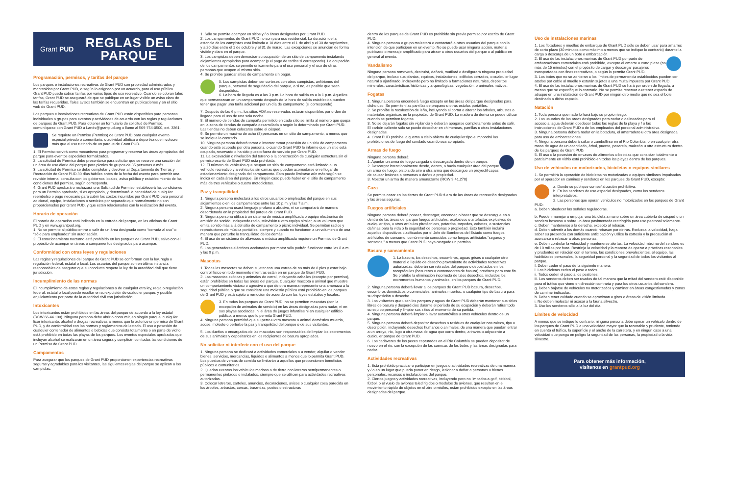Grant PUD
REGLAS DEL
PARQUE
Programación, permisos, y tarifas del parque
Los parques e instalaciones recreativas de Grant PUD son propiedad administrados y mantenidos por Grant PUD, o según lo asignado por un acuerdo, para el uso público. Grant PUD puede cobrar tarifas por varios tipos de uso recreativo. Cuando se cobran tales tarifas, Grant PUD se asegurará de que se publique en un lugar visible un aviso claro de las tarifas requeridas. Tales avisos también se encuentran en publicaciones y en el sitio web de Grant PUD.
Los parques e instalaciones recreativas de Grant PUD están disponibles para personas individuales o grupos para eventos y actividades de acuerdo con las reglas y regulaciones de parques de Grant PUD. Para obtener un formulario de solicitud de Permiso, comuníquese con Grant PUD a Lands@grantpud.org o llame al 509-754-0500, ext. 3361.
Se requiere un Permiso (Permiso) de Grant PUD para cualquier evento especial privado o comunitario, o actividad atlética o deportiva que involucre más que el uso rutinario de un parque de Grant PUD.
1. El Permiso servirá como mecanismo para programar y reservar las áreas apropiadas del parque para eventos especiales formalizados.
2. La solicitud de Permiso debe presentarse para solicitar que se reserve una sección del un área de uso diario del parque para picnics de grupos de 35 personas o más.
3. La solicitud de Permiso se debe completar y devolver al Departamento de Tierras y Recreación de Grant PUD 30 días hábiles antes de la fecha del evento para permitir una revisión interna, consulta con los gobiernos locales, aviso público y establecimiento de las condiciones del permiso, según corresponda.
4. Grant PUD aprobará o rechazará una Solicitud de Permiso, establecerá las condiciones para un Permiso aprobado, si es apropiado, y determinará la necesidad de cualquier reembolso o pago necesario para cubrir los costos incurridos por Grant PUD para personal adicional, equipo, instalaciones o servicios por separado que normalmente no son proporcionados por Grant PUD, y que estén relacionados con la realización del evento.
Horario de operación
El horario de operación está indicado en la entrada del parque, en las oficinas de Grant PUD y en www.grantpud.org.
1. No se permite al público entrar o salir de un área designada como “cerrada al uso” o “sólo para empleados” sin autorización.
2. El estacionamiento nocturno está prohibido en los parques de Grant PUD, salvo con el propósito de acampar en áreas o campamentos designados para acampar.
Conformidad con otras leyes y regulaciones
Las reglas y regulaciones del parque de Grant PUD se conforman con la ley, regla o regulación federal, estatal o local. Los usuarios del parque son en última instancia responsables de asegurar que su conducta respeta la ley de la autoridad civil que tiene jurisdicción.
Incumplimiento de las normas
El incumplimiento de estas reglas y regulaciones o de cualquier otra ley, regla o regulación federal, estatal o local puede resultar en su expulsión de cualquier parque, y posible enjuiciamiento por parte de la autoridad civil con jurisdicción.
Intoxicantes
Los intoxicantes están prohibidos en las áreas del parque de acuerdo a la ley estatal (RCW 66.44.100). Ninguna persona debe abrir o consumir, en ningún parque, cualquier licor intoxicante, alcohol o drogas recreativas a menos que lo autorice un permiso de Grant PUD, y de conformidad con las normas y reglamentos del estado. El uso o posesión de cualquier contenedor de alimentos o bebidas que consista totalmente o en parte de vidrio está prohibido en todas las playas de los parques. Los eventos especiales aprobados que incluyan alcohol se realizarán en un área segura y cumplirán con todas las condiciones de un Permiso de Grant PUD.
Campamentos
Para asegurar que los parques de Grant PUD proporcionen experiencias recreativas seguras y agradables para los visitantes, las siguientes reglas del parque se aplican a los campistas:
1. Sólo se permite acampar en sitios y / o áreas designadas por Grant PUD.
2. Los campamentos de Grant PUD no son para uso residencial. La duración de la estancia de los campistas está limitada a 10 días entre el 1 de abril y el 30 de septiembre, y a 20 días entre el 1 de octubre y el 31 de marzo. Las excepciones se anuncian de forma visible y clara en el parque.
3. Los campistas deben demostrar su ocupación de un sitio de campamento instalando alojamientos apropiados para acampar (y el pago de tarifas si corresponde). La ocupación de los campamentos se permite únicamente para el uso personal y el uso de otras personas que ocupen el mismo sitio.
4. Se prohíbe guardar sitios de campamento sin pagar.
5. Los campistas deben ser corteses con otros campistas, anfitriones del parque, personal de seguridad o del parque, o si no, es posible que sean despedidos.
6. La hora de llegada es a las 3 p.m. La hora de salida es a la 1 p.m. Aquellos que permanezcan en un campamento después de la hora de salida establecida pueden tener que pagar una tarifa adicional por un día de campamento (si corresponde).
7. Después de las 6 p.m., los sitios ADA no reservados estarán disponibles por orden de llegada para el uso de una sola noche.
8. El número de tiendas de campaña permitido en cada sitio se limita al número que quepa en la zona de tiendas de campaña desarrollada o según lo determinado por Grant PUD. Las tiendas no deben colocarse sobre el césped.
9. Se permite un máximo de ocho (8) personas en un sitio de campamento, a menos que se indique lo contrario.
10. Ninguna persona deberá tomar o intentar tomar posesión de un sitio de campamento cuando esté ocupado por otra persona, o cuando Grant PUD le informe que un sitio está ocupado, reservado o ha sido puesto fuera de servicio por Grant PUD.
11. La excavación o nivelación del terreno o la construcción de cualquier estructura sin el permiso escrito de Grant PUD está prohibida.
12. El número de vehículos que ocupan un sitio de campamento está limitado a un vehículo recreativo y a vehículos sin camas que puedan acomodarse en el lugar de estacionamiento designado del campamento. Esto puede limitarse aún más según se indica en cada área del parque. En ningún caso puede haber en el sitio de campamento más de tres vehículos o cuatro motocicletas.
Paz y tranquilidad
1. Ninguna persona molestará a los otros usuarios o empleados del parque en sus alojamientos o en los campamentos entre las 10 p.m. y las 7 a.m.
2. Ninguna persona usará lenguaje profano o abusivo, ni se comportará de manera desordenada en la propiedad del parque de Grant PUD.
3. Ninguna persona utilizará un sistema de música amplificada o equipo electrónico de emisión de sonido, incluyendo radio, televisión u otro equipo similar, a un volumen que emita sonido más allá del sitio de campamento o picnic individual. Se permiten radios y reproductores de música portátiles, siempre y cuando no funcionen a un volumen o de una manera que perturbe la tranquilidad de los demás.
4. El uso de un sistema de altavoces o música amplificada requiere un Permiso de Grant PUD.
5. Los generadores eléctricos accionados por motor sólo podrán funcionar entre las 8 a.m. y las 9 p.m.
Mascotas
1. Todas las mascotas se deben sujetar con una correa de no más de 8 pies y estar bajo control físico en todo momento mientras están en un parque de Grant PUD.
2. Las mascotas exóticas y animales de corral, incluyendo caballos (excepto por permiso), están prohibidos en todas las áreas del parque. Cualquier mascota o animal que muestre un comportamiento vicioso o agresivo o que de otra manera represente una amenaza a la seguridad pública o que se considere una molestia pública está prohibido en los parques de Grant PUD y está sujeto a remoción de acuerdo con las leyes estatales y locales.
3. En todos los parques de Grant PUD, no se permiten mascotas (con la excepción de animales de servicio) en las áreas designadas para nadar, ni en sus playas asociadas, ni el área de juegos infantiles ni en cualquier edificio público, a menos que lo permita Grant PUD.
4. Ninguna persona permitirá que su perro u otra mascota o animal doméstico muerda, acose, moleste o perturbe la paz y tranquilidad del parque o de sus visitantes.
5. Los dueños o encargados de las mascotas son responsables de limpiar los excrementos de sus animales y depositarlos en los recipientes de basura apropiados.
No solicitar ni interferir con el uso del parque
1. Ninguna persona se dedicará a actividades comerciales o a vender, alquilar o vender bienes, servicios, mercancías, líquidos o alimentos a menos que lo permita Grant PUD. Los puestos de ventas de comida se limitarán a aquellos que proporcionen beneficios públicos o comunitarios.
2. Quedan exentos los vehículos marinos o de tierra con letreros semipermanentes o permanentes pintados o instalados, siempre que se utilicen para actividades recreativas autorizadas.
3. Colocar letreros, carteles, anuncios, decoraciones, avisos o cualquier cosa parecida en los árboles, arbustos, cercas, barandas, postes o estructuras
dentro de los parques de Grant PUD es prohibido sin previo permiso por escrito de Grant PUD.
4. Ninguna persona o grupo molestará o contactará a otros usuarios del parque con la intención de que participen en un evento. No se puede usar ninguna acción, material publicado o mensaje amplificado para atraer a otros usuarios del parque o al público en general al evento.
Vandalismo
Ninguna persona removerá, destruirá, dañará, mutilará o desfigurará ninguna propiedad del parque, incluso sus plantas, equipos, instalaciones, edificios cerrados, o cualquier lugar natural o ajardinado, incluyendo pero no limitado a formaciones naturales, depósitos minerales, características históricas y arqueológicas, vegetación, o animales nativos.
Fogatas
1. Ninguna persona encenderá fuego excepto en las áreas del parque designadas para dicho uso. Se permiten las parrillas de propano u otras estufas portátiles.
2. Se prohíbe la recolección de leña, incluyendo el cortar o alterar los árboles, arbustos o materiales orgánicos en la propiedad de Grant PUD. La madera de deriva se puede utilizar cuando se permiten fogatas.
3. No se dejarán fogatas sin vigilancia y deberán apagarse completamente antes de salir. El carbón caliente sólo se puede desechar en chimeneas, parrillas u otras instalaciones designadas.
4. Grant PUD prohíbe la quema a cielo abierto de cualquier tipo e impondrá las prohibiciones de fuego del condado cuando sea apropiado.
Armas de fuego
Ninguna persona deberá:
1. Apuntar un arma de fuego cargada o descargada dentro de un parque.
2. Descargar intencionalmente desde, dentro, o hacia cualquier área del parque un arma de fuego, pistola de aire u otra arma que descargue un proyectil capaz de causar lesiones a personas o daños a propiedad.
3. Mostrar un arma de manera amenazante (RCW 9.41.270)
Caza
Se permite cazar en las tierras de Grant PUD fuera de las áreas de recreación designadas y las áreas seguras.
Fuegos artificiales
Ninguna persona deberá poseer, descargar, encender, o hacer que se descargue en o dentro de las áreas del parque fuegos artificiales, explosivos o artefactos explosivos de cualquier tipo, u otros artículos pirotécnicos, petardos, torpedos, cohetes, o sustancias dañinas para la vida o la seguridad de personas o propiedad. Esto también incluirá aquellos dispositivos clasificados por el Jefe de Bomberos del Estado como fuegos artificiales de consumo, comúnmente conocidos como fuegos artificiales “seguros y sensatos,” a menos que Grant PUD haya otorgado un permiso.
Basura y saneamiento
1. La basura, los desechos, escombros, aguas grises o cualquier otro material o líquido de desecho proveniente de actividades recreativas autorizadas, deberán ser retirados del parque o depositados en los receptáculos (basureros o contenedores de basura) previstos para este fin. Se prohíbe la eliminación incorrecta de tales desechos, incluidos los excrementos humanos y animales, en los parques de Grant PUD.
2. Ninguna persona deberá llevar a los parques de Grant PUD basura, desechos, escombros domésticos o comerciales, animales muertos, o cualquier tipo de basura para su disposición o desecho.
3. Los visitantes que usen los parques y aguas de Grant PUD deberán mantener sus sitios libres de basura y desperdicios durante el período de su ocupación y deberán retirar todo su equipo personal y limpiar sus sitios al momento de su partida.
4. Ninguna persona deberá limpiar o lavar automóviles u otros vehículos dentro de un parque.
5. Ninguna persona deberá depositar desechos o residuos de cualquier naturaleza, tipo o descripción, incluyendo desechos humanos o animales, de una manera que puedan entrar a un arroyo, río, lago u otra masa de agua que corra dentro, a través o adyacente a cualquier parque de Grant PUD.
6. Los cadáveres de los peces capturados en el Río Columbia se pueden depositar de nuevo en el río, con la excepción de las cuencas de los botes y las áreas designadas para nadar.
Actividades recreativas
1. Está prohibido practicar o participar en juegos o actividades recreativas de una manera y / o en un lugar que pueda poner en riesgo, lesionar o dañar a personas o bienes personales, recursos o instalaciones del parque.
2. Ciertos juegos y actividades recreativas, incluyendo pero no limitados a golf, béisbol, fútbol, o el vuelo de aviones teledirigidos o modelos de aviones, que resulten en el movimiento rápido de objetos en el aire o misiles, están prohibidos excepto en las áreas designadas del parque.
Uso de instalaciones marinas
1. Los flotadores y muelles de embarque de Grant PUD sólo se deben usar para amarres de corto plazo (30 minutos como máximo a menos que se indique lo contrario) durante la carga o descarga de un bote o embarcación.
2. El uso de las instalaciones marinas de Grant PUD por parte de embarcaciones comerciales está prohibido, excepto el amarre a corto plazo (no más de 15 minutos) con el propósito de cargar y descargar pasajeros transportados con fines recreativos, o según lo permita Grant PUD.
3. Los botes que no se adhieran a los límites de permanencia establecidos pueden ser atados por cable al muelle y estarán sujetos a una multa impuesta por Grant PUD.
4. El uso de las instalaciones marinas de Grant PUD se hará por orden de llegada, a menos que se especifique lo contrario. No se permite reservar o retener espacio de atraque en una instalación de Grant PUD por ningún otro medio que no sea el bote destinado a dicho espacio.
Natación
1. Toda persona que nade lo hará bajo su propio riesgo.
2. Los usuarios de las áreas designadas para nadar o delineadas para el acceso al agua deberán obedecer todas las reglas de la playa y / o las instrucciones de Grant PUD o de los empleados del personal administrativo.
3. Ninguna persona deberá nadar en la botadura, el amarradero u otra área designada para uso de embarcaciones.
4. Ninguna persona deberá saltar o zambullirse en el Río Columbia, o en cualquier otra masa de agua de un acantilado, árbol, puente, pasarela, malecón u otra estructura dentro de los parques de Grant PUD.
5. El uso o la posesión de envases de alimentos o bebidas que consistan totalmente o parcialmente en vidrio está prohibido en todas las playas dentro de los parques.
Uso de vehículos no motorizados, bicicletas o equipos similares
1. Se permitirá la operación de bicicletas no motorizadas o equipos similares impulsados por el operador en caminos y senderos en los parques de Grant PUD, excepto:
a. Donde se publique con señalización prohibitiva.
b. En los senderos de uso especial designados, como los senderos interpretativos.
2. Las personas que operan vehículos no motorizados en los parques de Grant PUD:
a. Deben obedecer las señales reguladoras.
b. Pueden manejar o empujar una bicicleta a mano sobre un área cubierta de césped o un sendero boscoso o sobre un área pavimentada restringida para uso peatonal solamente.
c. Deben mantenerse a la derecha, excepto al rebasar.
d. Deben advertir a los demás cuando rebasan por detrás. Reduzca la velocidad, haga saber su presencia con suficiente anticipación y utilice la cortesía y la precaución al acercarse o rebasar a otras personas.
e. Deben controlar la velocidad y mantenerse alertas. La velocidad máxima del sendero es de 10 millas por hora. Restrinja la velocidad y la manera de operar a prácticas razonables y prudentes en relación con el terreno, las condiciones prevalecientes, el equipo, las habilidades personales, la seguridad personal y la seguridad de todos los visitantes al parque.
f. Deber ceder el paso de la siguiente manera:
i. Las bicicletas ceden el paso a todos.
ii. Todos ceden el paso a los peatones.
iii. Los senderos deben ser usados de tal manera que la mitad del sendero esté disponible para el tráfico que viene en dirección contraria y para los otros usuarios del sendero.
g. Deben bajarse de vehículos no motorizados y caminar en áreas congestionadas y zonas de caminar indicadas.
h. Deben tener cuidado cuando se aproximan a giros o áreas de visión limitada.
i. No deben molestar ni acosar a la fauna silvestre.
3. Use los senderos sólo a la luz del día.
Límites de velocidad
A menos que se indique lo contrario, ninguna persona debe operar un vehículo dentro de los parques de Grant PUD a una velocidad mayor que la razonable y prudente, teniendo en cuenta el tráfico, la superficie y el ancho de la carretera, y en ningún caso a una velocidad que ponga en peligro la seguridad de las personas, la propiedad o la vida silvestre.
Para obtener más información,
visítenos en grantpud.org